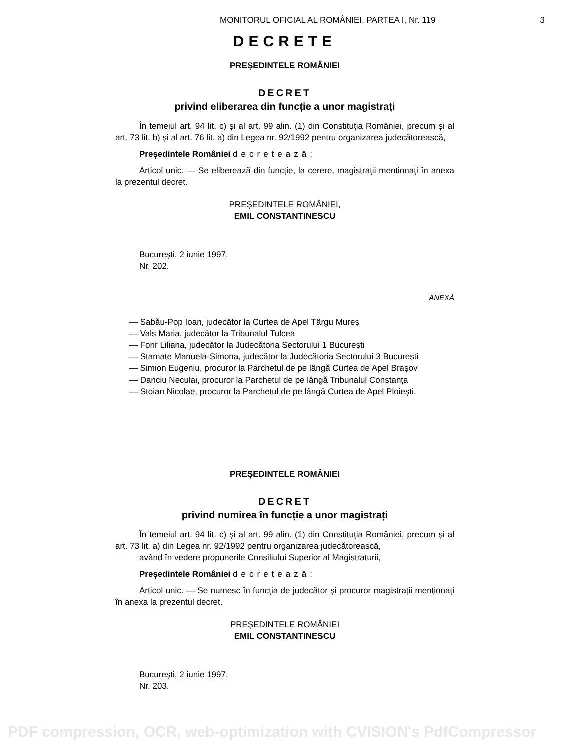MONITORUL OFICIAL AL ROMÂNIEI, PARTEA I, Nr. 119
3
DECRETE
PREȘEDINTELE ROMÂNIEI
DECRET
privind eliberarea din funcție a unor magistrați
În temeiul art. 94 lit. c) și al art. 99 alin. (1) din Constituția României, precum și al art. 73 lit. b) și al art. 76 lit. a) din Legea nr. 92/1992 pentru organizarea judecătorească,
Președintele României decretează:
Articol unic. — Se eliberează din funcție, la cerere, magistrații menționați în anexa la prezentul decret.
PREȘEDINTELE ROMÂNIEI,
EMIL CONSTANTINESCU
București, 2 iunie 1997.
Nr. 202.
ANEXĂ
— Sabău-Pop Ioan, judecător la Curtea de Apel Târgu Mureș
— Vals Maria, judecător la Tribunalul Tulcea
— Forir Liliana, judecător la Judecătoria Sectorului 1 București
— Stamate Manuela-Simona, judecător la Judecătoria Sectorului 3 București
— Simion Eugeniu, procuror la Parchetul de pe lângă Curtea de Apel Brașov
— Danciu Neculai, procuror la Parchetul de pe lângă Tribunalul Constanța
— Stoian Nicolae, procuror la Parchetul de pe lângă Curtea de Apel Ploiești.
PREȘEDINTELE ROMÂNIEI
DECRET
privind numirea în funcție a unor magistrați
În temeiul art. 94 lit. c) și al art. 99 alin. (1) din Constituția României, precum și al art. 73 lit. a) din Legea nr. 92/1992 pentru organizarea judecătorească,
având în vedere propunerile Consiliului Superior al Magistraturii,
Președintele României decretează:
Articol unic. — Se numesc în funcția de judecător și procuror magistrații menționați în anexa la prezentul decret.
PREȘEDINTELE ROMÂNIEI
EMIL CONSTANTINESCU
București, 2 iunie 1997.
Nr. 203.
PDF compression, OCR, web-optimization with CVISION's PdfCompressor